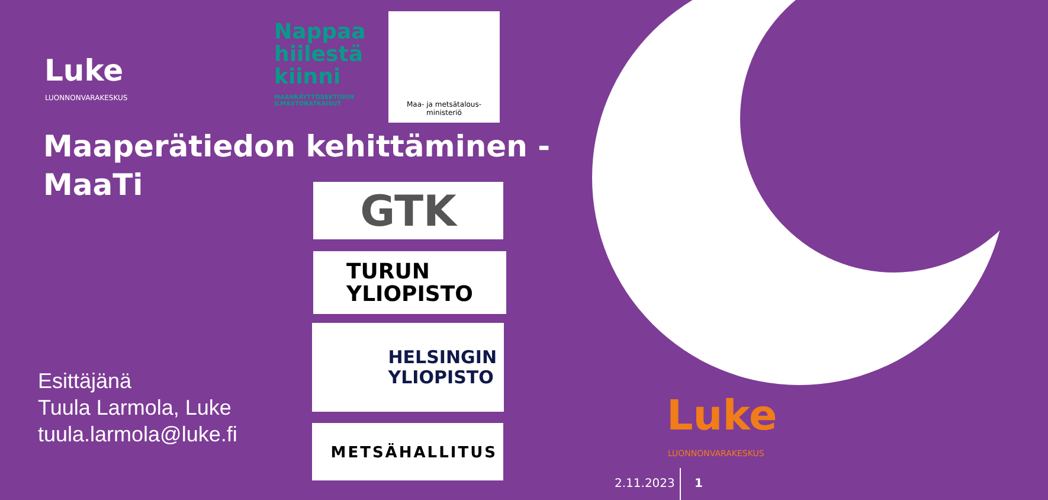Luke
LUONNONVARAKESKUS
Nappaa
hiilestä
kiinni
MAANKÄYTTÖSEKTORIN
ILMASTORATKAISUT
Maa- ja metsätalous-
ministeriö
Maaperätiedon kehittäminen -
MaaTi
GTK
TURUN
YLIOPISTO
HELSINGIN
YLIOPISTO
METSÄHALLITUS
Esittäjänä
Tuula Larmola, Luke
tuula.larmola@luke.fi
Luke
LUONNONVARAKESKUS
2.11.2023 1